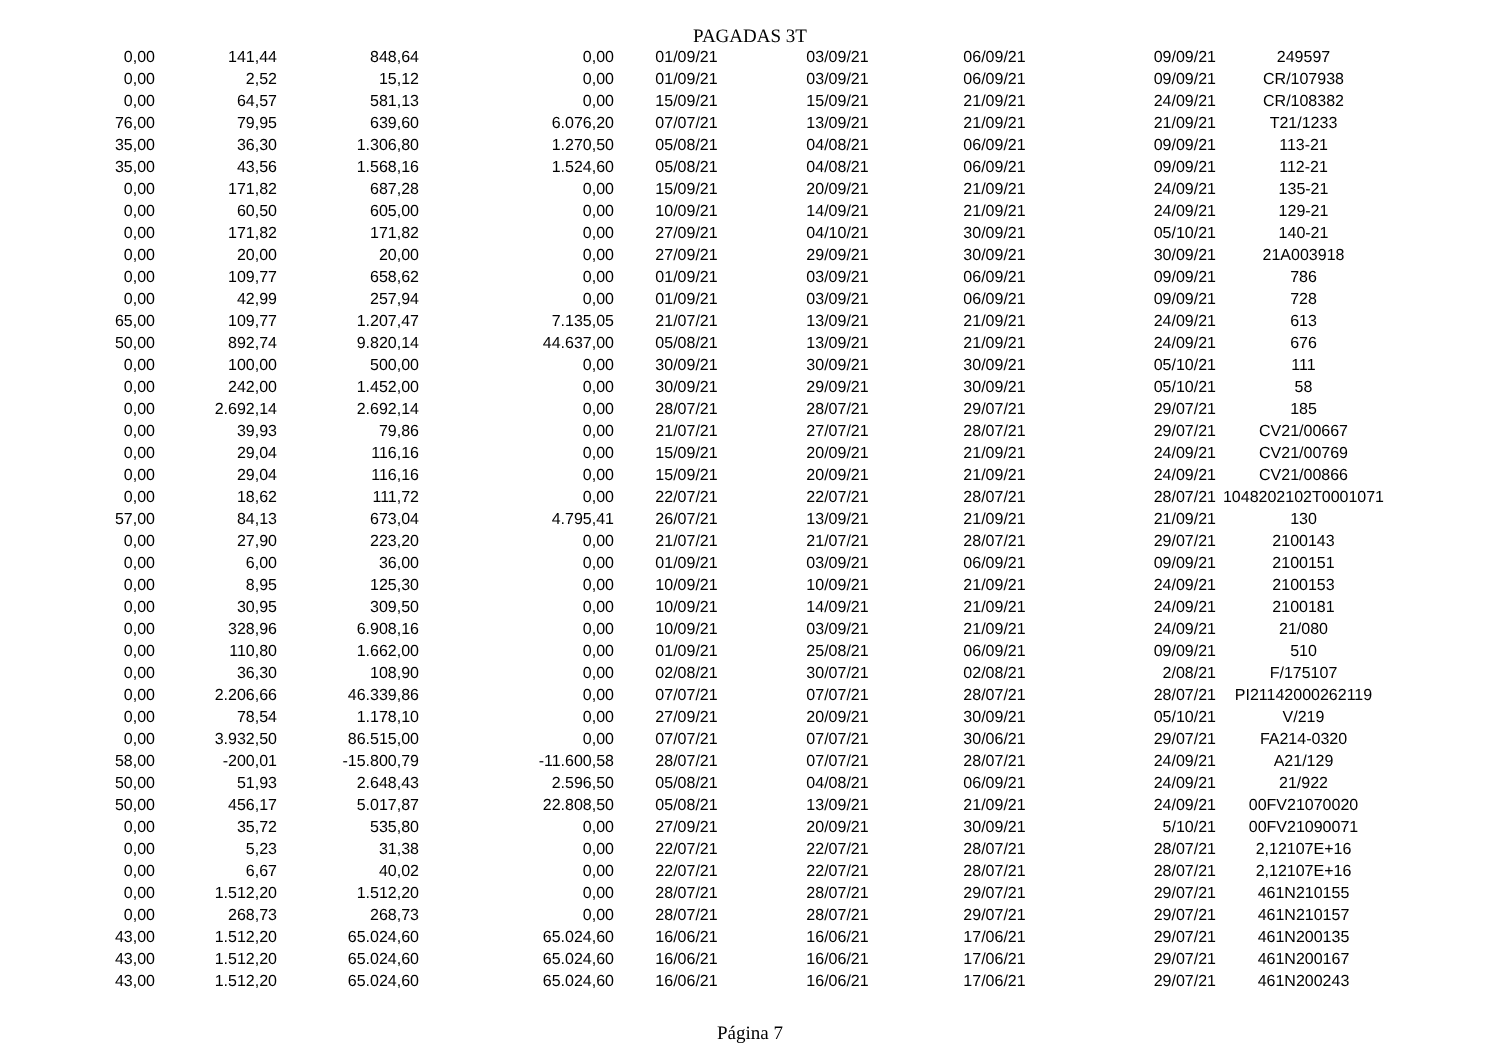PAGADAS 3T
| 0,00 | 141,44 | 848,64 | 0,00 | 01/09/21 | 03/09/21 | 06/09/21 | 09/09/21 | 249597 |
| 0,00 | 2,52 | 15,12 | 0,00 | 01/09/21 | 03/09/21 | 06/09/21 | 09/09/21 | CR/107938 |
| 0,00 | 64,57 | 581,13 | 0,00 | 15/09/21 | 15/09/21 | 21/09/21 | 24/09/21 | CR/108382 |
| 76,00 | 79,95 | 639,60 | 6.076,20 | 07/07/21 | 13/09/21 | 21/09/21 | 21/09/21 | T21/1233 |
| 35,00 | 36,30 | 1.306,80 | 1.270,50 | 05/08/21 | 04/08/21 | 06/09/21 | 09/09/21 | 113-21 |
| 35,00 | 43,56 | 1.568,16 | 1.524,60 | 05/08/21 | 04/08/21 | 06/09/21 | 09/09/21 | 112-21 |
| 0,00 | 171,82 | 687,28 | 0,00 | 15/09/21 | 20/09/21 | 21/09/21 | 24/09/21 | 135-21 |
| 0,00 | 60,50 | 605,00 | 0,00 | 10/09/21 | 14/09/21 | 21/09/21 | 24/09/21 | 129-21 |
| 0,00 | 171,82 | 171,82 | 0,00 | 27/09/21 | 04/10/21 | 30/09/21 | 05/10/21 | 140-21 |
| 0,00 | 20,00 | 20,00 | 0,00 | 27/09/21 | 29/09/21 | 30/09/21 | 30/09/21 | 21A003918 |
| 0,00 | 109,77 | 658,62 | 0,00 | 01/09/21 | 03/09/21 | 06/09/21 | 09/09/21 | 786 |
| 0,00 | 42,99 | 257,94 | 0,00 | 01/09/21 | 03/09/21 | 06/09/21 | 09/09/21 | 728 |
| 65,00 | 109,77 | 1.207,47 | 7.135,05 | 21/07/21 | 13/09/21 | 21/09/21 | 24/09/21 | 613 |
| 50,00 | 892,74 | 9.820,14 | 44.637,00 | 05/08/21 | 13/09/21 | 21/09/21 | 24/09/21 | 676 |
| 0,00 | 100,00 | 500,00 | 0,00 | 30/09/21 | 30/09/21 | 30/09/21 | 05/10/21 | 111 |
| 0,00 | 242,00 | 1.452,00 | 0,00 | 30/09/21 | 29/09/21 | 30/09/21 | 05/10/21 | 58 |
| 0,00 | 2.692,14 | 2.692,14 | 0,00 | 28/07/21 | 28/07/21 | 29/07/21 | 29/07/21 | 185 |
| 0,00 | 39,93 | 79,86 | 0,00 | 21/07/21 | 27/07/21 | 28/07/21 | 29/07/21 | CV21/00667 |
| 0,00 | 29,04 | 116,16 | 0,00 | 15/09/21 | 20/09/21 | 21/09/21 | 24/09/21 | CV21/00769 |
| 0,00 | 29,04 | 116,16 | 0,00 | 15/09/21 | 20/09/21 | 21/09/21 | 24/09/21 | CV21/00866 |
| 0,00 | 18,62 | 111,72 | 0,00 | 22/07/21 | 22/07/21 | 28/07/21 | 28/07/21 | 1048202102T0001071 |
| 57,00 | 84,13 | 673,04 | 4.795,41 | 26/07/21 | 13/09/21 | 21/09/21 | 21/09/21 | 130 |
| 0,00 | 27,90 | 223,20 | 0,00 | 21/07/21 | 21/07/21 | 28/07/21 | 29/07/21 | 2100143 |
| 0,00 | 6,00 | 36,00 | 0,00 | 01/09/21 | 03/09/21 | 06/09/21 | 09/09/21 | 2100151 |
| 0,00 | 8,95 | 125,30 | 0,00 | 10/09/21 | 10/09/21 | 21/09/21 | 24/09/21 | 2100153 |
| 0,00 | 30,95 | 309,50 | 0,00 | 10/09/21 | 14/09/21 | 21/09/21 | 24/09/21 | 2100181 |
| 0,00 | 328,96 | 6.908,16 | 0,00 | 10/09/21 | 03/09/21 | 21/09/21 | 24/09/21 | 21/080 |
| 0,00 | 110,80 | 1.662,00 | 0,00 | 01/09/21 | 25/08/21 | 06/09/21 | 09/09/21 | 510 |
| 0,00 | 36,30 | 108,90 | 0,00 | 02/08/21 | 30/07/21 | 02/08/21 | 2/08/21 | F/175107 |
| 0,00 | 2.206,66 | 46.339,86 | 0,00 | 07/07/21 | 07/07/21 | 28/07/21 | 28/07/21 | PI21142000262119 |
| 0,00 | 78,54 | 1.178,10 | 0,00 | 27/09/21 | 20/09/21 | 30/09/21 | 05/10/21 | V/219 |
| 0,00 | 3.932,50 | 86.515,00 | 0,00 | 07/07/21 | 07/07/21 | 30/06/21 | 29/07/21 | FA214-0320 |
| 58,00 | -200,01 | -15.800,79 | -11.600,58 | 28/07/21 | 07/07/21 | 28/07/21 | 24/09/21 | A21/129 |
| 50,00 | 51,93 | 2.648,43 | 2.596,50 | 05/08/21 | 04/08/21 | 06/09/21 | 24/09/21 | 21/922 |
| 50,00 | 456,17 | 5.017,87 | 22.808,50 | 05/08/21 | 13/09/21 | 21/09/21 | 24/09/21 | 00FV21070020 |
| 0,00 | 35,72 | 535,80 | 0,00 | 27/09/21 | 20/09/21 | 30/09/21 | 5/10/21 | 00FV21090071 |
| 0,00 | 5,23 | 31,38 | 0,00 | 22/07/21 | 22/07/21 | 28/07/21 | 28/07/21 | 2,12107E+16 |
| 0,00 | 6,67 | 40,02 | 0,00 | 22/07/21 | 22/07/21 | 28/07/21 | 28/07/21 | 2,12107E+16 |
| 0,00 | 1.512,20 | 1.512,20 | 0,00 | 28/07/21 | 28/07/21 | 29/07/21 | 29/07/21 | 461N210155 |
| 0,00 | 268,73 | 268,73 | 0,00 | 28/07/21 | 28/07/21 | 29/07/21 | 29/07/21 | 461N210157 |
| 43,00 | 1.512,20 | 65.024,60 | 65.024,60 | 16/06/21 | 16/06/21 | 17/06/21 | 29/07/21 | 461N200135 |
| 43,00 | 1.512,20 | 65.024,60 | 65.024,60 | 16/06/21 | 16/06/21 | 17/06/21 | 29/07/21 | 461N200167 |
| 43,00 | 1.512,20 | 65.024,60 | 65.024,60 | 16/06/21 | 16/06/21 | 17/06/21 | 29/07/21 | 461N200243 |
Página 7